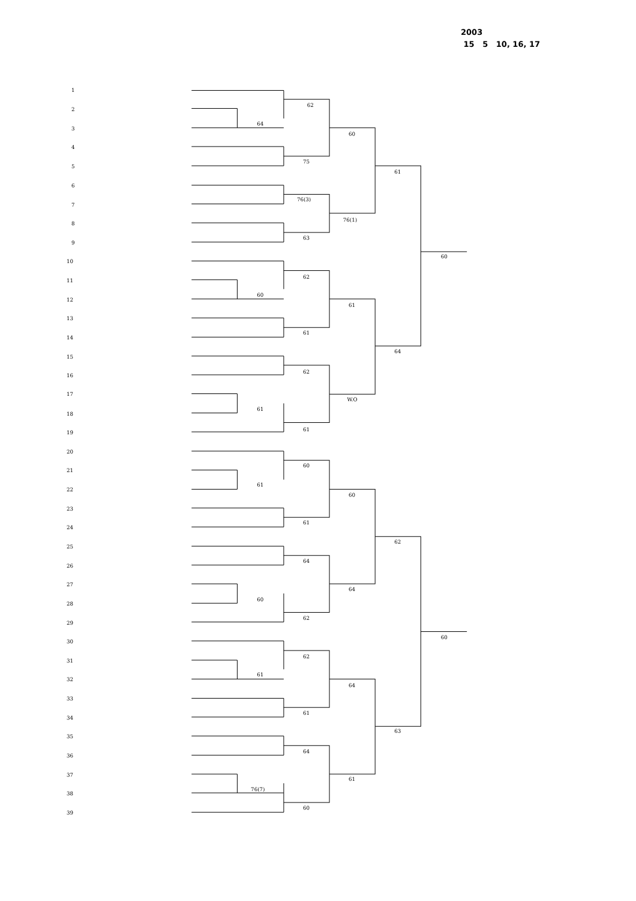2003
15 5 10, 16, 17
1
2
3
4
5
6
7
8
9
10
11
12
13
14
15
16
17
18
19
20
21
22
23
24
25
26
27
28
29
30
31
32
33
34
35
36
37
38
39
62
64
60
75
61
76(3)
76(1)
63
60
62
60
61
61
64
62
W.O
61
61
60
61
60
61
62
64
64
60
62
60
62
61
64
61
63
64
61
76(7)
60